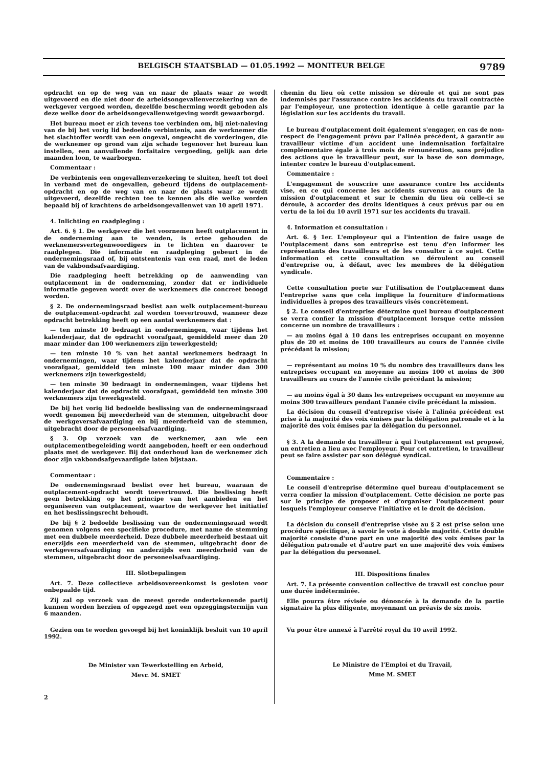BELGISCH STAATSBLAD — 01.05.1992 — MONITEUR BELGE 9789
opdracht en op de weg van en naar de plaats waar ze wordt uitgevoerd en die niet door de arbeidsongevallenverzekering van de werkgever vergoed worden, dezelfde bescherming wordt geboden als deze welke door de arbeidsongevallenwetgeving wordt gewaarborgd.
Het bureau moet er zich tevens toe verbinden om, bij niet-naleving van de bij het vorig lid bedoelde verbintenis, aan de werknemer die het slachtoffer wordt van een ongeval, ongeacht de vorderingen, die de werknemer op grond van zijn schade tegenover het bureau kan instellen, een aanvullende forfaitaire vergoeding, gelijk aan drie maanden loon, te waarborgen.
Commentaar :
De verbintenis een ongevallenverzekering te sluiten, heeft tot doel in verband met de ongevallen, gebeurd tijdens de outplacement-opdracht en op de weg van en naar de plaats waar ze wordt uitgevoerd, dezelfde rechten toe te kennen als die welke worden bepaald bij of krachtens de arbeidsongevallenwet van 10 april 1971.
4. Inlichting en raadpleging :
Art. 6. § 1. De werkgever die het voornemen heeft outplacement in de onderneming aan te wenden, is ertoe gehouden de werknemersvertegenwoordigers in te lichten en daarover te raadplegen. Die informatie en raadpleging gebeurt in de ondernemingsraad of, bij ontstentenis van een raad, met de leden van de vakbondsafvaardiging.
Die raadpleging heeft betrekking op de aanwending van outplacement in de onderneming, zonder dat er individuele informatie gegeven wordt over de werknemers die concreet beoogd worden.
§ 2. De ondernemingsraad beslist aan welk outplacement-bureau de outplacement-opdracht zal worden toevertrouwd, wanneer deze opdracht betrekking heeft op een aantal werknemers dat :
— ten minste 10 bedraagt in ondernemingen, waar tijdens het kalenderjaar, dat de opdracht voorafgaat, gemiddeld meer dan 20 maar minder dan 100 werknemers zijn tewerkgesteld;
— ten minste 10 % van het aantal werknemers bedraagt in ondernemingen, waar tijdens het kalenderjaar dat de opdracht voorafgaat, gemiddeld ten minste 100 maar minder dan 300 werknemers zijn tewerkgesteld;
— ten minste 30 bedraagt in ondernemingen, waar tijdens het kalenderjaar dat de opdracht voorafgaat, gemiddeld ten minste 300 werknemers zijn tewerkgesteld.
De bij het vorig lid bedoelde beslissing van de ondernemingsraad wordt genomen bij meerderheid van de stemmen, uitgebracht door de werkgeversafvaardiging en bij meerderheid van de stemmen, uitgebracht door de personeelsafvaardiging.
§ 3. Op verzoek van de werknemer, aan wie een outplacementbegeleiding wordt aangeboden, heeft er een onderhoud plaats met de werkgever. Bij dat onderhoud kan de werknemer zich door zijn vakbondsafgevaardigde laten bijstaan.
Commentaar :
De ondernemingsraad beslist over het bureau, waaraan de outplacement-opdracht wordt toevertrouwd. Die beslissing heeft geen betrekking op het principe van het aanbieden en het organiseren van outplacement, waartoe de werkgever het initiatief en het beslissingsrecht behoudt.
De bij § 2 bedoelde beslissing van de ondernemingsraad wordt genomen volgens een specifieke procedure, met name de stemming met een dubbele meerderheid. Deze dubbele meerderheid bestaat uit enerzijds een meerderheid van de stemmen, uitgebracht door de werkgeversafvaardiging en anderzijds een meerderheid van de stemmen, uitgebracht door de personeelsafvaardiging.
III. Slotbepalingen
Art. 7. Deze collectieve arbeidsovereenkomst is gesloten voor onbepaalde tijd.
Zij zal op verzoek van de meest gerede ondertekenende partij kunnen worden herzien of opgezegd met een opzeggingstermijn van 6 maanden.
Gezien om te worden gevoegd bij het koninklijk besluit van 10 april 1992.
De Minister van Tewerkstelling en Arbeid,
Mevr. M. SMET
2
chemin du lieu où cette mission se déroule et qui ne sont pas indemnisés par l'assurance contre les accidents du travail contractée par l'employeur, une protection identique à celle garantie par la législation sur les accidents du travail.
Le bureau d'outplacement doit également s'engager, en cas de non-respect de l'engagement prévu par l'alinéa précédent, à garantir au travailleur victime d'un accident une indemnisation forfaitaire complémentaire égale à trois mois de rémunération, sans préjudice des actions que le travailleur peut, sur la base de son dommage, intenter contre le bureau d'outplacement.
Commentaire :
L'engagement de souscrire une assurance contre les accidents vise, en ce qui concerne les accidents survenus au cours de la mission d'outplacement et sur le chemin du lieu où celle-ci se déroule, à accorder des droits identiques à ceux prévus par ou en vertu de la loi du 10 avril 1971 sur les accidents du travail.
4. Information et consultation :
Art. 6. § 1er. L'employeur qui a l'intention de faire usage de l'outplacement dans son entreprise est tenu d'en informer les représentants des travailleurs et de les consulter à ce sujet. Cette information et cette consultation se déroulent au conseil d'entreprise ou, à défaut, avec les membres de la délégation syndicale.
Cette consultation porte sur l'utilisation de l'outplacement dans l'entreprise sans que cela implique la fourniture d'informations individuelles à propos des travailleurs visés concrètement.
§ 2. Le conseil d'entreprise détermine quel bureau d'outplacement se verra confier la mission d'outplacement lorsque cette mission concerne un nombre de travailleurs :
— au moins égal à 10 dans les entreprises occupant en moyenne plus de 20 et moins de 100 travailleurs au cours de l'année civile précédant la mission;
— représentant au moins 10 % du nombre des travailleurs dans les entreprises occupant en moyenne au moins 100 et moins de 300 travailleurs au cours de l'année civile précédant la mission;
— au moins égal à 30 dans les entreprises occupant en moyenne au moins 300 travailleurs pendant l'année civile précédant la mission.
La décision du conseil d'entreprise visée à l'alinéa précédent est prise à la majorité des voix émises par la délégation patronale et à la majorité des voix émises par la délégation du personnel.
§ 3. A la demande du travailleur à qui l'outplacement est proposé, un entretien a lieu avec l'employeur. Pour cet entretien, le travailleur peut se faire assister par son délégué syndical.
Commentaire :
Le conseil d'entreprise détermine quel bureau d'outplacement se verra confier la mission d'outplacement. Cette décision ne porte pas sur le principe de proposer et d'organiser l'outplacement pour lesquels l'employeur conserve l'initiative et le droit de décision.
La décision du conseil d'entreprise visée au § 2 est prise selon une procédure spécifique, à savoir le vote à double majorité. Cette double majorité consiste d'une part en une majorité des voix émises par la délégation patronale et d'autre part en une majorité des voix émises par la délégation du personnel.
III. Dispositions finales
Art. 7. La présente convention collective de travail est conclue pour une durée indéterminée.
Elle pourra être révisée ou dénoncée à la demande de la partie signataire la plus diligente, moyennant un préavis de six mois.
Vu pour être annexé à l'arrêté royal du 10 avril 1992.
Le Ministre de l'Emploi et du Travail,
Mme M. SMET